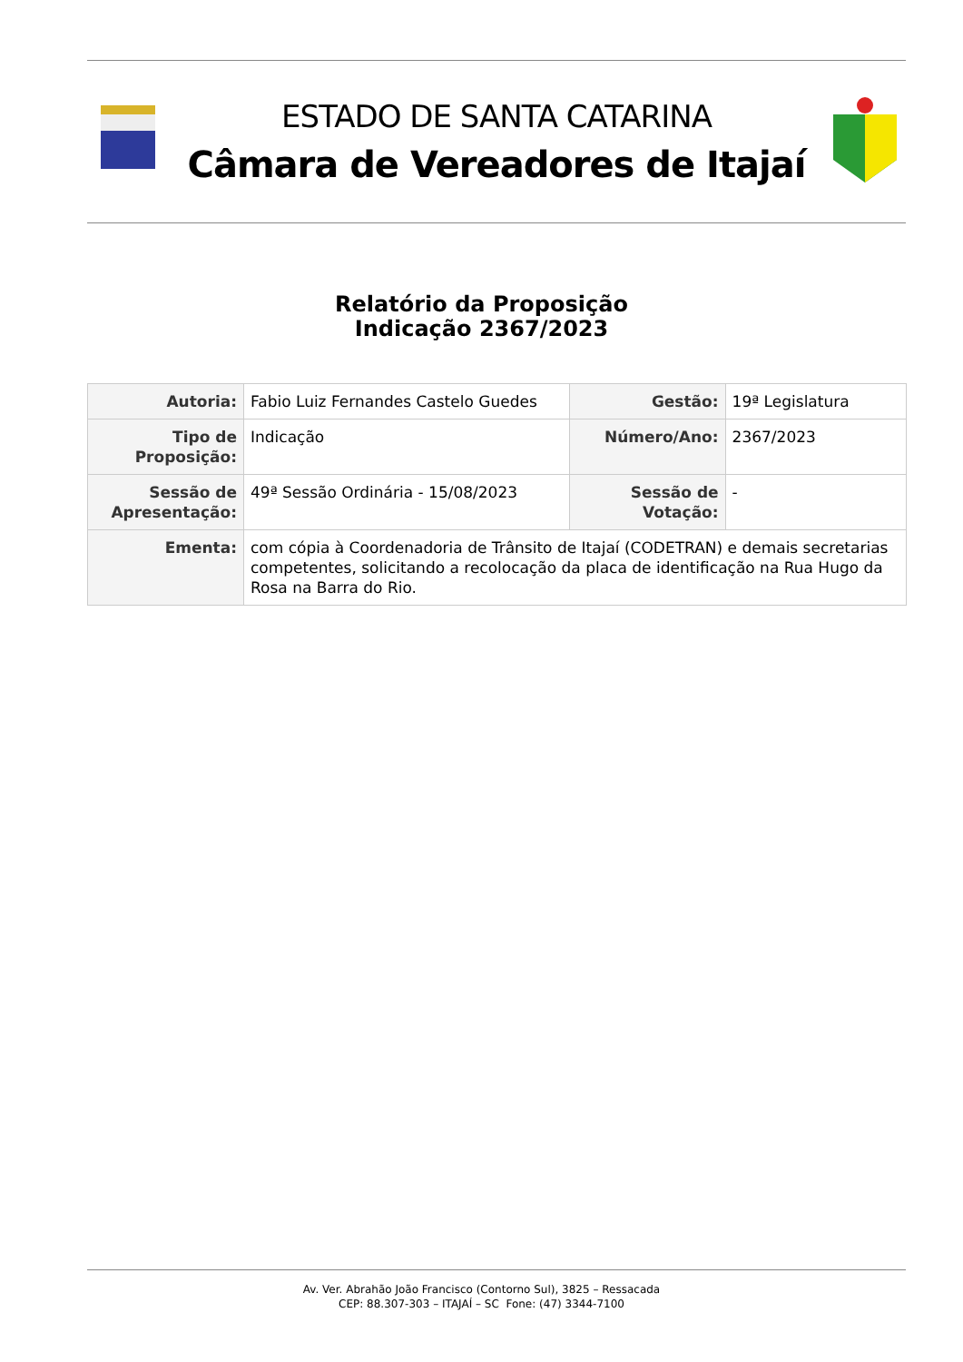ESTADO DE SANTA CATARINA
Câmara de Vereadores de Itajaí
Relatório da Proposição
Indicação 2367/2023
| Autoria: | Fabio Luiz Fernandes Castelo Guedes | Gestão: | 19ª Legislatura |
| Tipo de Proposição: | Indicação | Número/Ano: | 2367/2023 |
| Sessão de Apresentação: | 49ª Sessão Ordinária - 15/08/2023 | Sessão de Votação: | - |
| Ementa: | com cópia à Coordenadoria de Trânsito de Itajaí (CODETRAN) e demais secretarias competentes, solicitando a recolocação da placa de identificação na Rua Hugo da Rosa na Barra do Rio. | | |
Av. Ver. Abrahão João Francisco (Contorno Sul), 3825 – Ressacada
CEP: 88.307-303 – ITAJAÍ – SC Fone: (47) 3344-7100